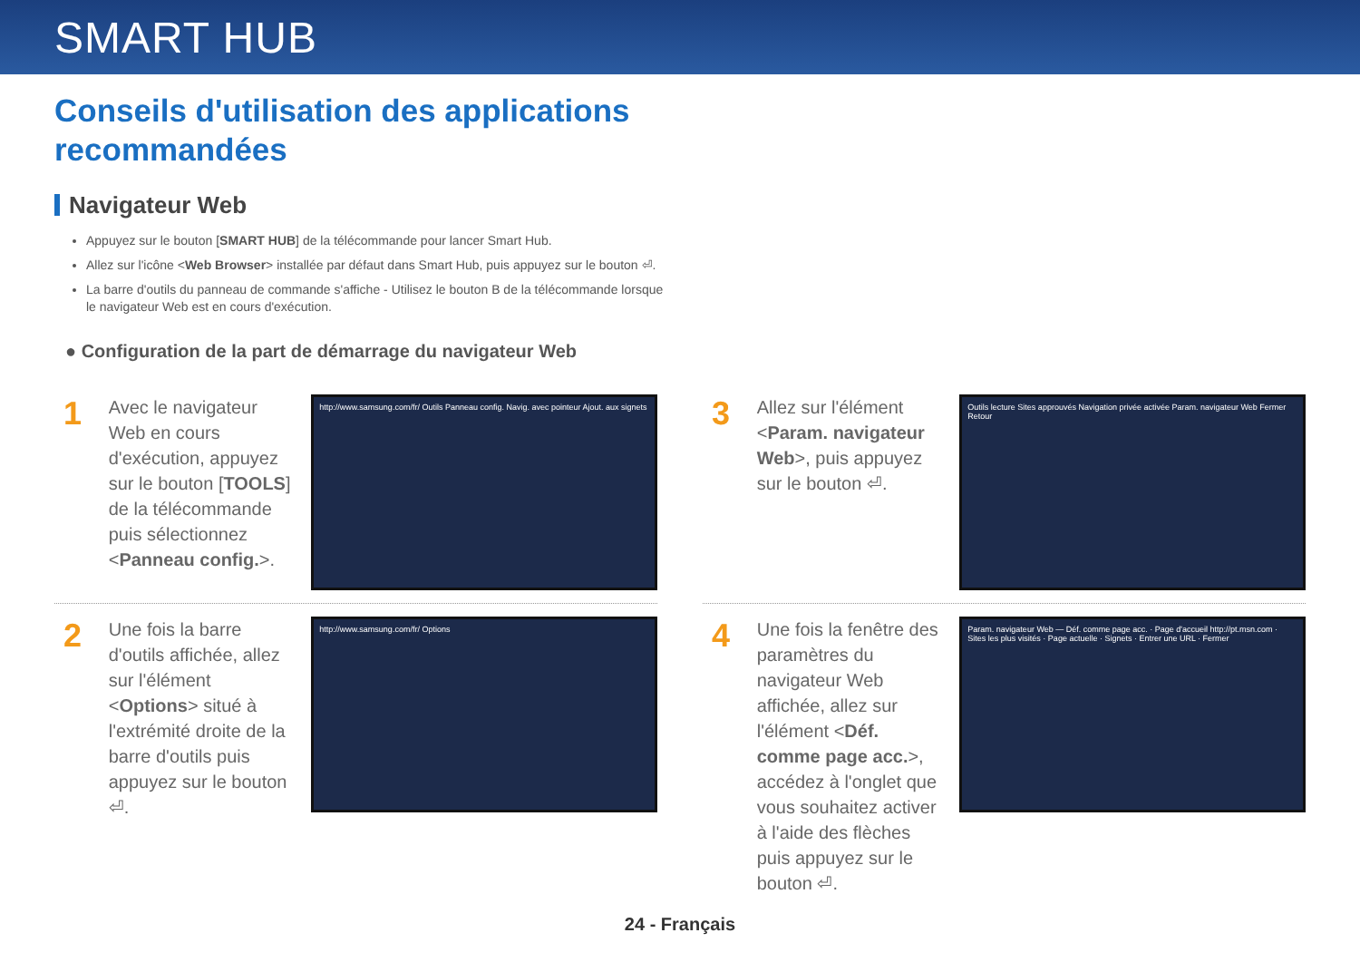SMART HUB
Conseils d'utilisation des applications
recommandées
Navigateur Web
Appuyez sur le bouton [SMART HUB] de la télécommande pour lancer Smart Hub.
Allez sur l'icône <Web Browser> installée par défaut dans Smart Hub, puis appuyez sur le bouton ⏎.
La barre d'outils du panneau de commande s'affiche - Utilisez le bouton B de la télécommande lorsque le navigateur Web est en cours d'exécution.
● Configuration de la part de démarrage du navigateur Web
1
Avec le navigateur Web en cours d'exécution, appuyez sur le bouton [TOOLS] de la télécommande puis sélectionnez <Panneau config.>.
http://www.samsung.com/fr/ Outils Panneau config. Navig. avec pointeur Ajout. aux signets
2
Une fois la barre d'outils affichée, allez sur l'élément <Options> situé à l'extrémité droite de la barre d'outils puis appuyez sur le bouton ⏎.
http://www.samsung.com/fr/ Options
3
Allez sur l'élément <Param. navigateur Web>, puis appuyez sur le bouton ⏎.
Outils lecture Sites approuvés Navigation privée activée Param. navigateur Web Fermer Retour
4
Une fois la fenêtre des paramètres du navigateur Web affichée, allez sur l'élément <Déf. comme page acc.>, accédez à l'onglet que vous souhaitez activer à l'aide des flèches puis appuyez sur le bouton ⏎.
Param. navigateur Web — Déf. comme page acc. · Page d'accueil http://pt.msn.com · Sites les plus visités · Page actuelle · Signets · Entrer une URL · Fermer
24 - Français